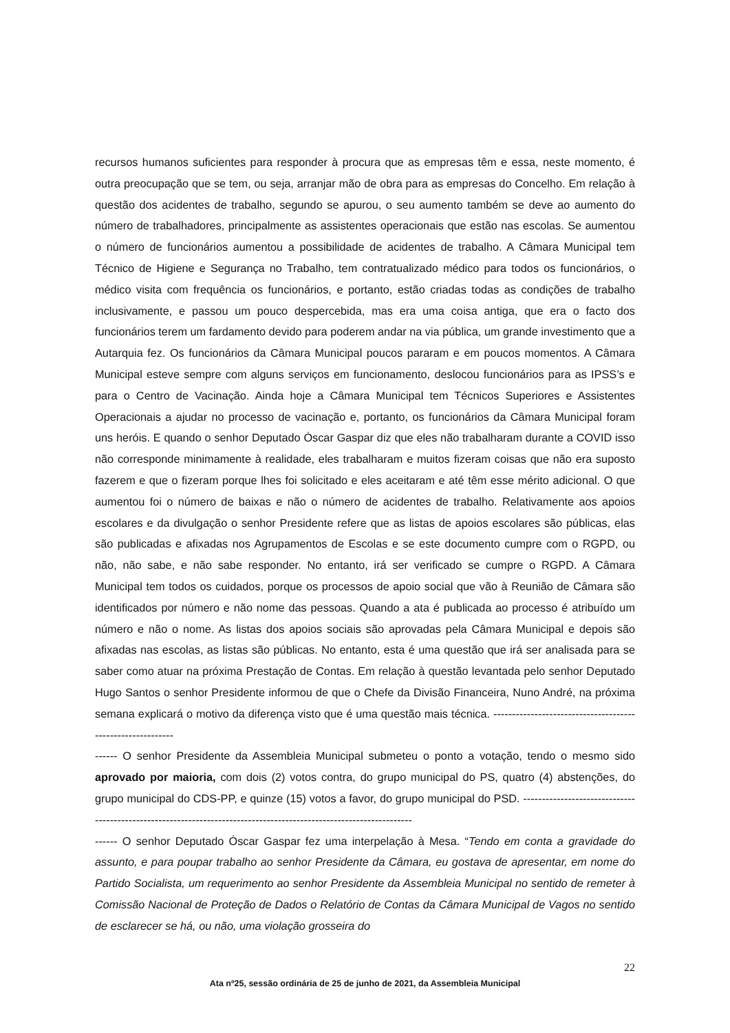recursos humanos suficientes para responder à procura que as empresas têm e essa, neste momento, é outra preocupação que se tem, ou seja, arranjar mão de obra para as empresas do Concelho. Em relação à questão dos acidentes de trabalho, segundo se apurou, o seu aumento também se deve ao aumento do número de trabalhadores, principalmente as assistentes operacionais que estão nas escolas. Se aumentou o número de funcionários aumentou a possibilidade de acidentes de trabalho. A Câmara Municipal tem Técnico de Higiene e Segurança no Trabalho, tem contratualizado médico para todos os funcionários, o médico visita com frequência os funcionários, e portanto, estão criadas todas as condições de trabalho inclusivamente, e passou um pouco despercebida, mas era uma coisa antiga, que era o facto dos funcionários terem um fardamento devido para poderem andar na via pública, um grande investimento que a Autarquia fez. Os funcionários da Câmara Municipal poucos pararam e em poucos momentos. A Câmara Municipal esteve sempre com alguns serviços em funcionamento, deslocou funcionários para as IPSS’s e para o Centro de Vacinação. Ainda hoje a Câmara Municipal tem Técnicos Superiores e Assistentes Operacionais a ajudar no processo de vacinação e, portanto, os funcionários da Câmara Municipal foram uns heróis. E quando o senhor Deputado Óscar Gaspar diz que eles não trabalharam durante a COVID isso não corresponde minimamente à realidade, eles trabalharam e muitos fizeram coisas que não era suposto fazerem e que o fizeram porque lhes foi solicitado e eles aceitaram e até têm esse mérito adicional. O que aumentou foi o número de baixas e não o número de acidentes de trabalho. Relativamente aos apoios escolares e da divulgação o senhor Presidente refere que as listas de apoios escolares são públicas, elas são publicadas e afixadas nos Agrupamentos de Escolas e se este documento cumpre com o RGPD, ou não, não sabe, e não sabe responder. No entanto, irá ser verificado se cumpre o RGPD. A Câmara Municipal tem todos os cuidados, porque os processos de apoio social que vão à Reunião de Câmara são identificados por número e não nome das pessoas. Quando a ata é publicada ao processo é atribuído um número e não o nome. As listas dos apoios sociais são aprovadas pela Câmara Municipal e depois são afixadas nas escolas, as listas são públicas. No entanto, esta é uma questão que irá ser analisada para se saber como atuar na próxima Prestação de Contas. Em relação à questão levantada pelo senhor Deputado Hugo Santos o senhor Presidente informou de que o Chefe da Divisão Financeira, Nuno André, na próxima semana explicará o motivo da diferença visto que é uma questão mais técnica. -----------------------------------------------------------
------ O senhor Presidente da Assembleia Municipal submeteu o ponto a votação, tendo o mesmo sido aprovado por maioria, com dois (2) votos contra, do grupo municipal do PS, quatro (4) abstenções, do grupo municipal do CDS-PP, e quinze (15) votos a favor, do grupo municipal do PSD. -------------------------------------------------------------------------------------------------------------------
------ O senhor Deputado Óscar Gaspar fez uma interpelação à Mesa. “Tendo em conta a gravidade do assunto, e para poupar trabalho ao senhor Presidente da Câmara, eu gostava de apresentar, em nome do Partido Socialista, um requerimento ao senhor Presidente da Assembleia Municipal no sentido de remeter à Comissão Nacional de Proteção de Dados o Relatório de Contas da Câmara Municipal de Vagos no sentido de esclarecer se há, ou não, uma violação grosseira do
22
Ata nº25, sessão ordinária de 25 de junho de 2021, da Assembleia Municipal